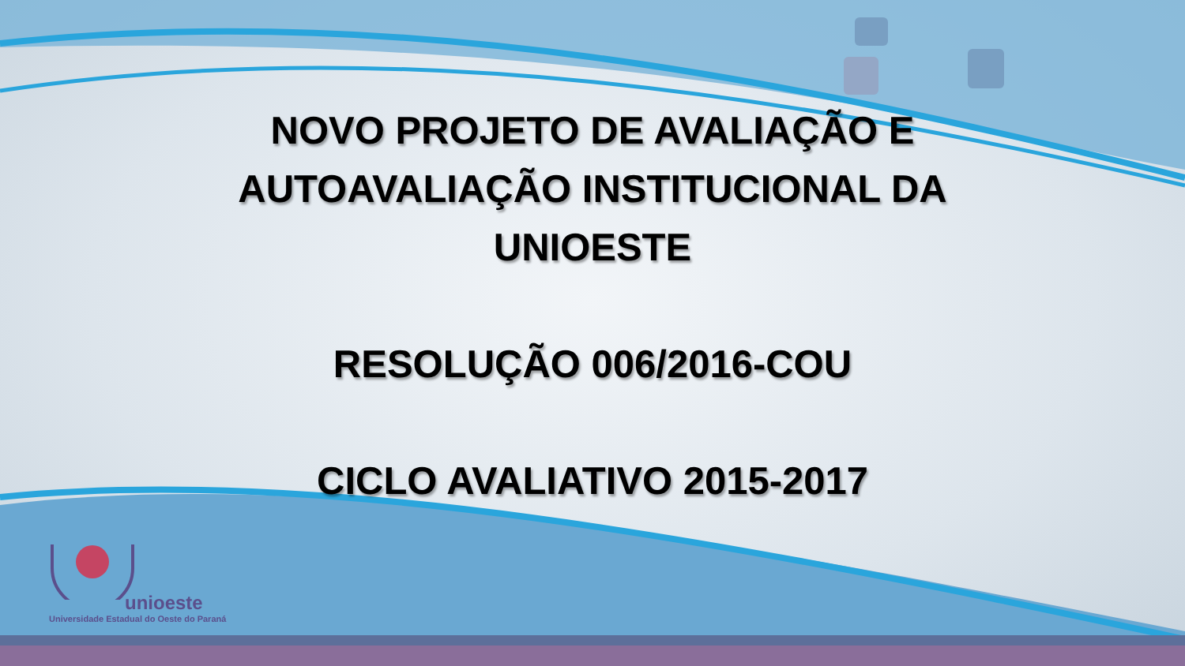NOVO PROJETO DE AVALIAÇÃO E
AUTOAVALIAÇÃO INSTITUCIONAL DA
UNIOESTE
RESOLUÇÃO 006/2016-COU
CICLO AVALIATIVO 2015-2017
unioeste
Universidade Estadual do Oeste do Paraná